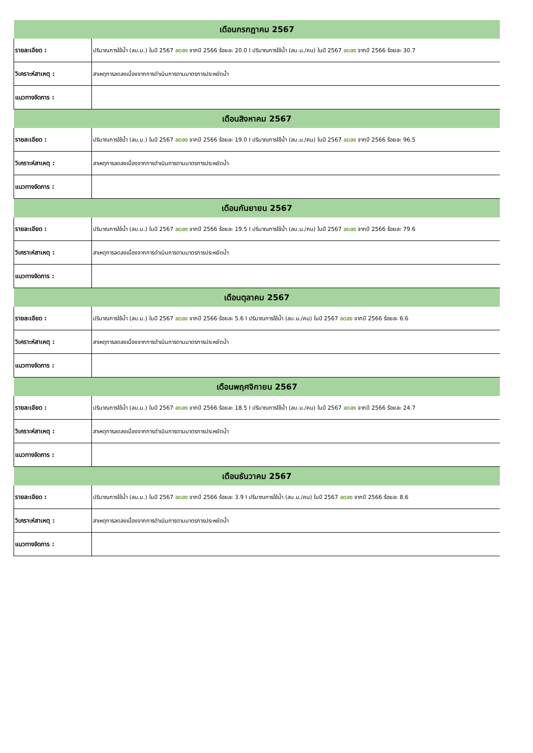| เดือนกรกฎาคม 2567 | |
| --- | --- |
| รายละเอียด : | ปริมาณการใช้น้ำ (ลบ.ม.) ในปี 2567 ลดลง จากปี 2566 ร้อยละ 20.0 I ปริมาณการใช้น้ำ (ลบ.ม./คน) ในปี 2567 ลดลง จากปี 2566 ร้อยละ 30.7 |
| วิเคราะห์สาเหตุ : | สาเหตุการลดลงเนื่องจากการดำเนินการตามมาตรการประหยัดน้ำ |
| แนวทางจัดการ : | |
| เดือนสิงหาคม 2567 | |
| รายละเอียด : | ปริมาณการใช้น้ำ (ลบ.ม.) ในปี 2567 ลดลง จากปี 2566 ร้อยละ 19.0 I ปริมาณการใช้น้ำ (ลบ.ม./คน) ในปี 2567 ลดลง จากปี 2566 ร้อยละ 96.5 |
| วิเคราะห์สาเหตุ : | สาเหตุการลดลงเนื่องจากการดำเนินการตามมาตรการประหยัดน้ำ |
| แนวทางจัดการ : | |
| เดือนกันยายน 2567 | |
| รายละเอียด : | ปริมาณการใช้น้ำ (ลบ.ม.) ในปี 2567 ลดลง จากปี 2566 ร้อยละ 19.5 I ปริมาณการใช้น้ำ (ลบ.ม./คน) ในปี 2567 ลดลง จากปี 2566 ร้อยละ 79.6 |
| วิเคราะห์สาเหตุ : | สาเหตุการลดลงเนื่องจากการดำเนินการตามมาตรการประหยัดน้ำ |
| แนวทางจัดการ : | |
| เดือนตุลาคม 2567 | |
| รายละเอียด : | ปริมาณการใช้น้ำ (ลบ.ม.) ในปี 2567 ลดลง จากปี 2566 ร้อยละ 5.6 I ปริมาณการใช้น้ำ (ลบ.ม./คน) ในปี 2567 ลดลง จากปี 2566 ร้อยละ 6.6 |
| วิเคราะห์สาเหตุ : | สาเหตุการลดลงเนื่องจากการดำเนินการตามมาตรการประหยัดน้ำ |
| แนวทางจัดการ : | |
| เดือนพฤศจิกายน 2567 | |
| รายละเอียด : | ปริมาณการใช้น้ำ (ลบ.ม.) ในปี 2567 ลดลง จากปี 2566 ร้อยละ 18.5 I ปริมาณการใช้น้ำ (ลบ.ม./คน) ในปี 2567 ลดลง จากปี 2566 ร้อยละ 24.7 |
| วิเคราะห์สาเหตุ : | สาเหตุการลดลงเนื่องจากการดำเนินการตามมาตรการประหยัดน้ำ |
| แนวทางจัดการ : | |
| เดือนธันวาคม 2567 | |
| รายละเอียด : | ปริมาณการใช้น้ำ (ลบ.ม.) ในปี 2567 ลดลง จากปี 2566 ร้อยละ 3.9 I ปริมาณการใช้น้ำ (ลบ.ม./คน) ในปี 2567 ลดลง จากปี 2566 ร้อยละ 8.6 |
| วิเคราะห์สาเหตุ : | สาเหตุการลดลงเนื่องจากการดำเนินการตามมาตรการประหยัดน้ำ |
| แนวทางจัดการ : | |